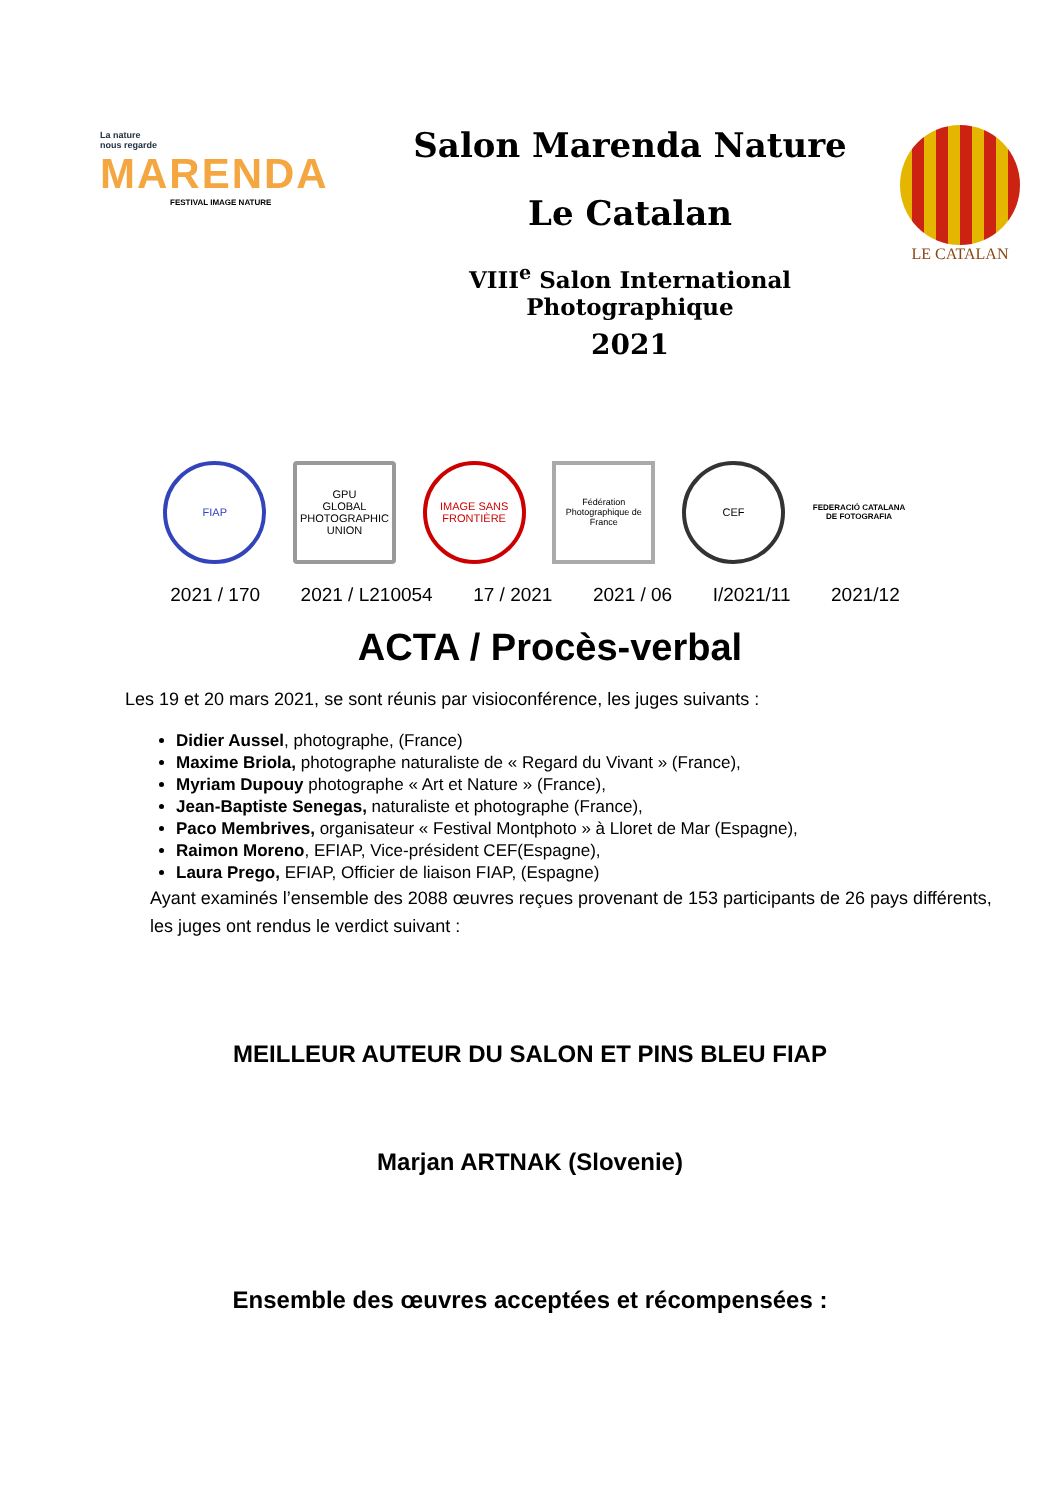La nature
nous regarde
MARENDA
FESTIVAL IMAGE NATURE
Salon Marenda Nature
Le Catalan
VIII<sup>e</sup> Salon International Photographique
2021
LE CATALAN
FIAP
GPU
GLOBAL PHOTOGRAPHIC UNION
IMAGE SANS FRONTIÈRE
Fédération Photographique de France
CEF
FEDERACIÓ CATALANA DE FOTOGRAFIA
2021 / 170 2021 / L210054 17 / 2021 2021 / 06 I/2021/11 2021/12
ACTA / Procès-verbal
Les 19 et 20 mars 2021, se sont réunis par visioconférence, les juges suivants :
Didier Aussel, photographe, (France)
Maxime Briola, photographe naturaliste de « Regard du Vivant » (France),
Myriam Dupouy photographe « Art et Nature » (France),
Jean-Baptiste Senegas, naturaliste et photographe (France),
Paco Membrives, organisateur « Festival Montphoto » à Lloret de Mar (Espagne),
Raimon Moreno, EFIAP, Vice-président CEF(Espagne),
Laura Prego, EFIAP, Officier de liaison FIAP, (Espagne)
Ayant examinés l’ensemble des 2088 œuvres reçues provenant de 153 participants de 26 pays différents, les juges ont rendus le verdict suivant :
MEILLEUR AUTEUR DU SALON ET PINS BLEU FIAP
Marjan ARTNAK (Slovenie)
Ensemble des œuvres acceptées et récompensées :